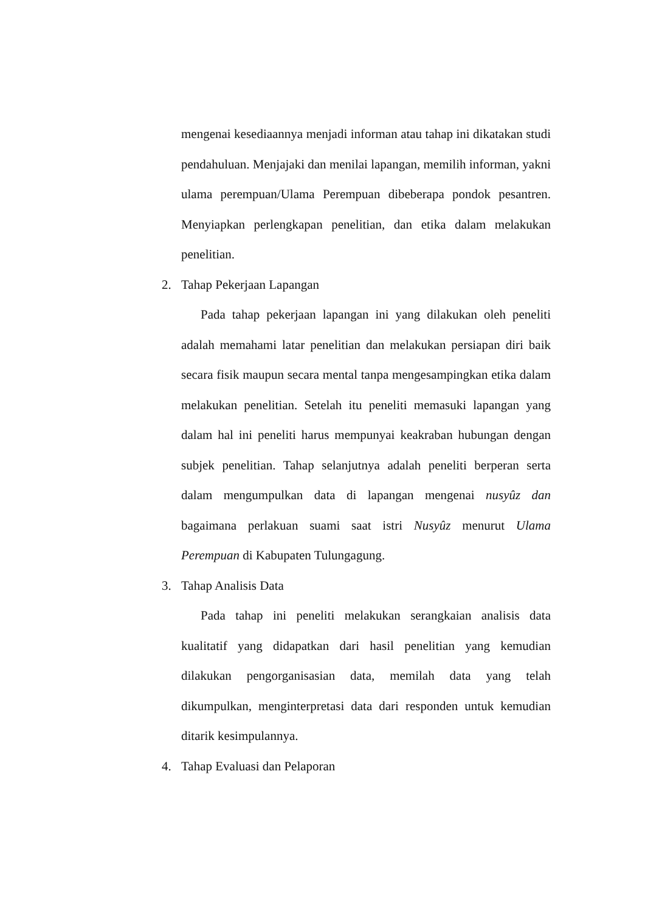mengenai kesediaannya menjadi informan atau tahap ini dikatakan studi pendahuluan. Menjajaki dan menilai lapangan, memilih informan, yakni ulama perempuan/Ulama Perempuan dibeberapa pondok pesantren. Menyiapkan perlengkapan penelitian, dan etika dalam melakukan penelitian.
2. Tahap Pekerjaan Lapangan
Pada tahap pekerjaan lapangan ini yang dilakukan oleh peneliti adalah memahami latar penelitian dan melakukan persiapan diri baik secara fisik maupun secara mental tanpa mengesampingkan etika dalam melakukan penelitian. Setelah itu peneliti memasuki lapangan yang dalam hal ini peneliti harus mempunyai keakraban hubungan dengan subjek penelitian. Tahap selanjutnya adalah peneliti berperan serta dalam mengumpulkan data di lapangan mengenai nusyûz dan bagaimana perlakuan suami saat istri Nusyûz menurut Ulama Perempuan di Kabupaten Tulungagung.
3. Tahap Analisis Data
Pada tahap ini peneliti melakukan serangkaian analisis data kualitatif yang didapatkan dari hasil penelitian yang kemudian dilakukan pengorganisasian data, memilah data yang telah dikumpulkan, menginterpretasi data dari responden untuk kemudian ditarik kesimpulannya.
4. Tahap Evaluasi dan Pelaporan